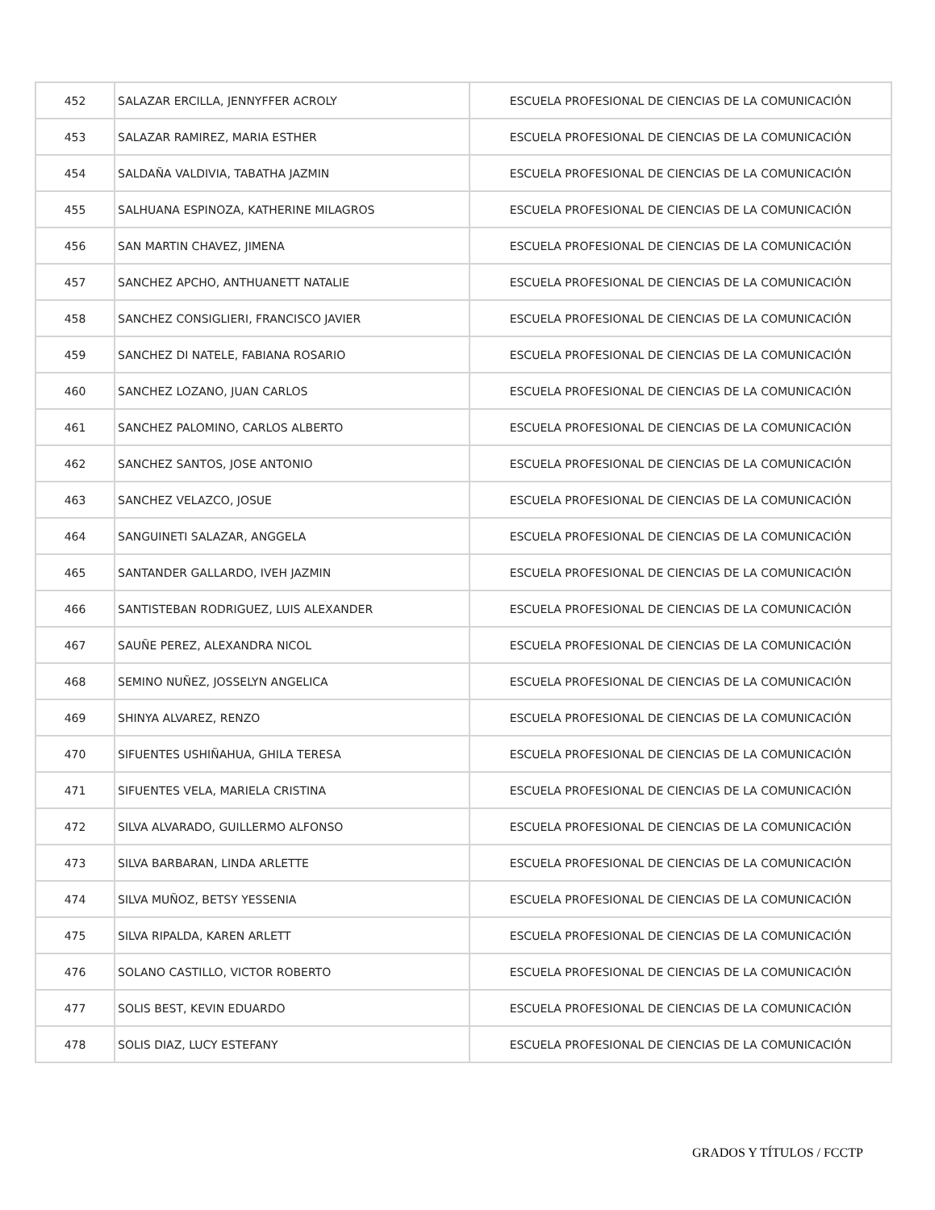| 452 | SALAZAR ERCILLA, JENNYFFER ACROLY | ESCUELA PROFESIONAL DE CIENCIAS DE LA COMUNICACIÓN |
| 453 | SALAZAR RAMIREZ, MARIA ESTHER | ESCUELA PROFESIONAL DE CIENCIAS DE LA COMUNICACIÓN |
| 454 | SALDAÑA VALDIVIA, TABATHA JAZMIN | ESCUELA PROFESIONAL DE CIENCIAS DE LA COMUNICACIÓN |
| 455 | SALHUANA ESPINOZA, KATHERINE MILAGROS | ESCUELA PROFESIONAL DE CIENCIAS DE LA COMUNICACIÓN |
| 456 | SAN MARTIN CHAVEZ, JIMENA | ESCUELA PROFESIONAL DE CIENCIAS DE LA COMUNICACIÓN |
| 457 | SANCHEZ APCHO, ANTHUANETT NATALIE | ESCUELA PROFESIONAL DE CIENCIAS DE LA COMUNICACIÓN |
| 458 | SANCHEZ CONSIGLIERI, FRANCISCO JAVIER | ESCUELA PROFESIONAL DE CIENCIAS DE LA COMUNICACIÓN |
| 459 | SANCHEZ DI NATELE, FABIANA ROSARIO | ESCUELA PROFESIONAL DE CIENCIAS DE LA COMUNICACIÓN |
| 460 | SANCHEZ LOZANO, JUAN CARLOS | ESCUELA PROFESIONAL DE CIENCIAS DE LA COMUNICACIÓN |
| 461 | SANCHEZ PALOMINO, CARLOS ALBERTO | ESCUELA PROFESIONAL DE CIENCIAS DE LA COMUNICACIÓN |
| 462 | SANCHEZ SANTOS, JOSE ANTONIO | ESCUELA PROFESIONAL DE CIENCIAS DE LA COMUNICACIÓN |
| 463 | SANCHEZ VELAZCO, JOSUE | ESCUELA PROFESIONAL DE CIENCIAS DE LA COMUNICACIÓN |
| 464 | SANGUINETI SALAZAR, ANGGELA | ESCUELA PROFESIONAL DE CIENCIAS DE LA COMUNICACIÓN |
| 465 | SANTANDER GALLARDO, IVEH JAZMIN | ESCUELA PROFESIONAL DE CIENCIAS DE LA COMUNICACIÓN |
| 466 | SANTISTEBAN RODRIGUEZ, LUIS ALEXANDER | ESCUELA PROFESIONAL DE CIENCIAS DE LA COMUNICACIÓN |
| 467 | SAUÑE PEREZ, ALEXANDRA NICOL | ESCUELA PROFESIONAL DE CIENCIAS DE LA COMUNICACIÓN |
| 468 | SEMINO NUÑEZ, JOSSELYN ANGELICA | ESCUELA PROFESIONAL DE CIENCIAS DE LA COMUNICACIÓN |
| 469 | SHINYA ALVAREZ, RENZO | ESCUELA PROFESIONAL DE CIENCIAS DE LA COMUNICACIÓN |
| 470 | SIFUENTES USHIÑAHUA, GHILA TERESA | ESCUELA PROFESIONAL DE CIENCIAS DE LA COMUNICACIÓN |
| 471 | SIFUENTES VELA, MARIELA CRISTINA | ESCUELA PROFESIONAL DE CIENCIAS DE LA COMUNICACIÓN |
| 472 | SILVA ALVARADO, GUILLERMO ALFONSO | ESCUELA PROFESIONAL DE CIENCIAS DE LA COMUNICACIÓN |
| 473 | SILVA BARBARAN, LINDA ARLETTE | ESCUELA PROFESIONAL DE CIENCIAS DE LA COMUNICACIÓN |
| 474 | SILVA MUÑOZ, BETSY YESSENIA | ESCUELA PROFESIONAL DE CIENCIAS DE LA COMUNICACIÓN |
| 475 | SILVA RIPALDA, KAREN ARLETT | ESCUELA PROFESIONAL DE CIENCIAS DE LA COMUNICACIÓN |
| 476 | SOLANO CASTILLO, VICTOR ROBERTO | ESCUELA PROFESIONAL DE CIENCIAS DE LA COMUNICACIÓN |
| 477 | SOLIS BEST, KEVIN EDUARDO | ESCUELA PROFESIONAL DE CIENCIAS DE LA COMUNICACIÓN |
| 478 | SOLIS DIAZ, LUCY ESTEFANY | ESCUELA PROFESIONAL DE CIENCIAS DE LA COMUNICACIÓN |
GRADOS Y TÍTULOS / FCCTP